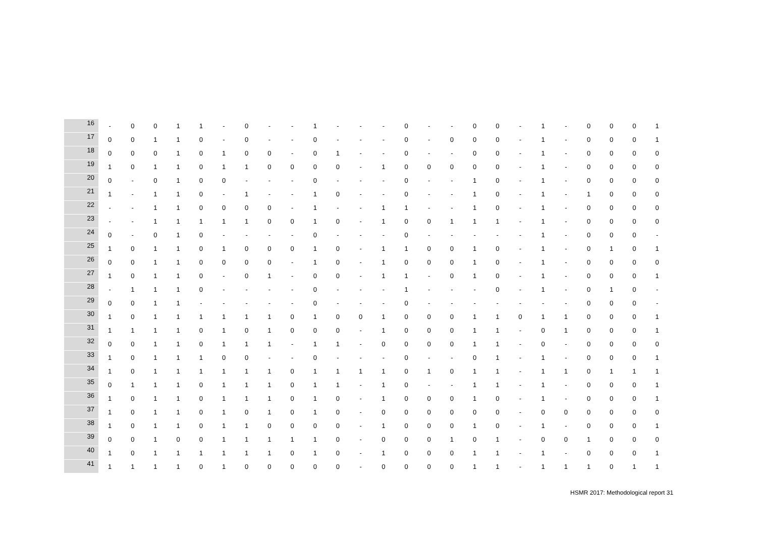| 16 | - | 0 | 0 | 1 | 1 | - | 0 | - | - | 1 | - | - | - | 0 | - | - | 0 | 0 | - | 1 | - | 0 | 0 | 0 | 1 |
| 17 | 0 | 0 | 1 | 1 | 0 | - | 0 | - | - | 0 | - | - | - | 0 | - | 0 | 0 | 0 | - | 1 | - | 0 | 0 | 0 | 1 |
| 18 | 0 | 0 | 0 | 1 | 0 | 1 | 0 | 0 | - | 0 | 1 | - | - | 0 | - | - | 0 | 0 | - | 1 | - | 0 | 0 | 0 | 0 |
| 19 | 1 | 0 | 1 | 1 | 0 | 1 | 1 | 0 | 0 | 0 | 0 | - | 1 | 0 | 0 | 0 | 0 | 0 | - | 1 | - | 0 | 0 | 0 | 0 |
| 20 | 0 | - | 0 | 1 | 0 | 0 | - | - | - | 0 | - | - | - | 0 | - | - | 1 | 0 | - | 1 | - | 0 | 0 | 0 | 0 |
| 21 | 1 | - | 1 | 1 | 0 | - | 1 | - | - | 1 | 0 | - | - | 0 | - | - | 1 | 0 | - | 1 | - | 1 | 0 | 0 | 0 |
| 22 | - | - | 1 | 1 | 0 | 0 | 0 | 0 | - | 1 | - | - | 1 | 1 | - | - | 1 | 0 | - | 1 | - | 0 | 0 | 0 | 0 |
| 23 | - | - | 1 | 1 | 1 | 1 | 1 | 0 | 0 | 1 | 0 | - | 1 | 0 | 0 | 1 | 1 | 1 | - | 1 | - | 0 | 0 | 0 | 0 |
| 24 | 0 | - | 0 | 1 | 0 | - | - | - | - | 0 | - | - | - | 0 | - | - | - | - | - | 1 | - | 0 | 0 | 0 | - |
| 25 | 1 | 0 | 1 | 1 | 0 | 1 | 0 | 0 | 0 | 1 | 0 | - | 1 | 1 | 0 | 0 | 1 | 0 | - | 1 | - | 0 | 1 | 0 | 1 |
| 26 | 0 | 0 | 1 | 1 | 0 | 0 | 0 | 0 | - | 1 | 0 | - | 1 | 0 | 0 | 0 | 1 | 0 | - | 1 | - | 0 | 0 | 0 | 0 |
| 27 | 1 | 0 | 1 | 1 | 0 | - | 0 | 1 | - | 0 | 0 | - | 1 | 1 | - | 0 | 1 | 0 | - | 1 | - | 0 | 0 | 0 | 1 |
| 28 | - | 1 | 1 | 1 | 0 | - | - | - | - | 0 | - | - | - | 1 | - | - | - | 0 | - | 1 | - | 0 | 1 | 0 | - |
| 29 | 0 | 0 | 1 | 1 | - | - | - | - | - | 0 | - | - | - | 0 | - | - | - | - | - | - | - | 0 | 0 | 0 | - |
| 30 | 1 | 0 | 1 | 1 | 1 | 1 | 1 | 1 | 0 | 1 | 0 | 0 | 1 | 0 | 0 | 0 | 1 | 1 | 0 | 1 | 1 | 0 | 0 | 0 | 1 |
| 31 | 1 | 1 | 1 | 1 | 0 | 1 | 0 | 1 | 0 | 0 | 0 | - | 1 | 0 | 0 | 0 | 1 | 1 | - | 0 | 1 | 0 | 0 | 0 | 1 |
| 32 | 0 | 0 | 1 | 1 | 0 | 1 | 1 | 1 | - | 1 | 1 | - | 0 | 0 | 0 | 0 | 1 | 1 | - | 0 | - | 0 | 0 | 0 | 0 |
| 33 | 1 | 0 | 1 | 1 | 1 | 0 | 0 | - | - | 0 | - | - | - | 0 | - | - | 0 | 1 | - | 1 | - | 0 | 0 | 0 | 1 |
| 34 | 1 | 0 | 1 | 1 | 1 | 1 | 1 | 1 | 0 | 1 | 1 | 1 | 1 | 0 | 1 | 0 | 1 | 1 | - | 1 | 1 | 0 | 1 | 1 | 1 |
| 35 | 0 | 1 | 1 | 1 | 0 | 1 | 1 | 1 | 0 | 1 | 1 | - | 1 | 0 | - | - | 1 | 1 | - | 1 | - | 0 | 0 | 0 | 1 |
| 36 | 1 | 0 | 1 | 1 | 0 | 1 | 1 | 1 | 0 | 1 | 0 | - | 1 | 0 | 0 | 0 | 1 | 0 | - | 1 | - | 0 | 0 | 0 | 1 |
| 37 | 1 | 0 | 1 | 1 | 0 | 1 | 0 | 1 | 0 | 1 | 0 | - | 0 | 0 | 0 | 0 | 0 | 0 | - | 0 | 0 | 0 | 0 | 0 | 0 |
| 38 | 1 | 0 | 1 | 1 | 0 | 1 | 1 | 0 | 0 | 0 | 0 | - | 1 | 0 | 0 | 0 | 1 | 0 | - | 1 | - | 0 | 0 | 0 | 1 |
| 39 | 0 | 0 | 1 | 0 | 0 | 1 | 1 | 1 | 1 | 1 | 0 | - | 0 | 0 | 0 | 1 | 0 | 1 | - | 0 | 0 | 1 | 0 | 0 | 0 |
| 40 | 1 | 0 | 1 | 1 | 1 | 1 | 1 | 1 | 0 | 1 | 0 | - | 1 | 0 | 0 | 0 | 1 | 1 | - | 1 | - | 0 | 0 | 0 | 1 |
| 41 | 1 | 1 | 1 | 1 | 0 | 1 | 0 | 0 | 0 | 0 | 0 | - | 0 | 0 | 0 | 0 | 1 | 1 | - | 1 | 1 | 1 | 0 | 1 | 1 |
HSMR 2017: Methodological report 31